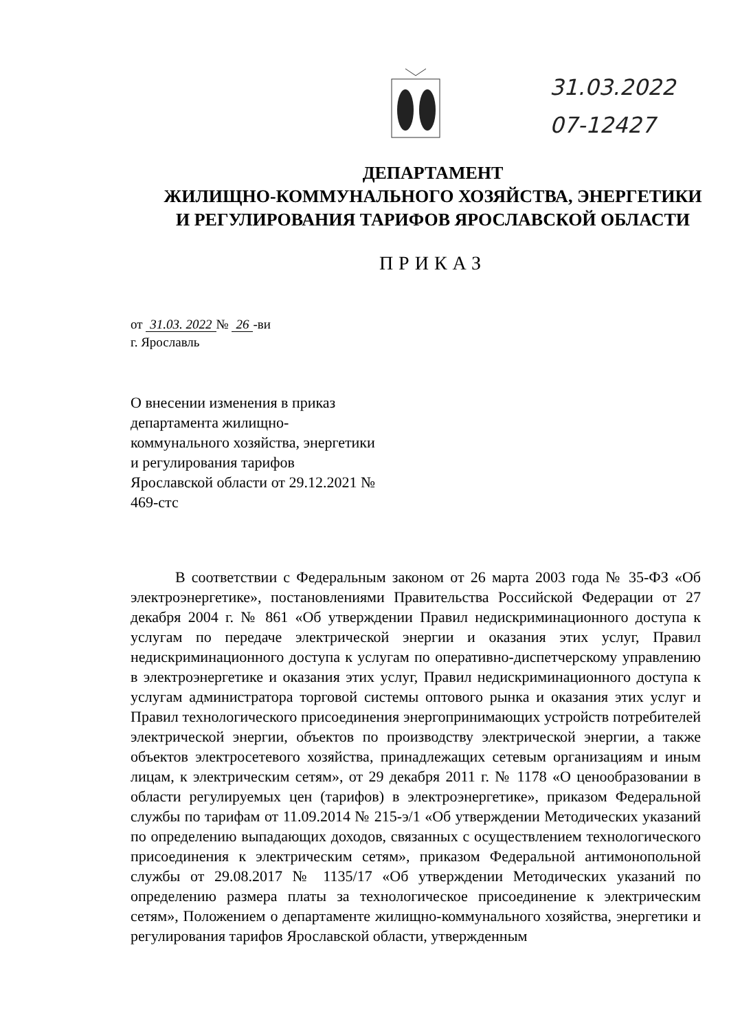31.03.2022
07-12427
ДЕПАРТАМЕНТ
ЖИЛИЩНО-КОММУНАЛЬНОГО ХОЗЯЙСТВА, ЭНЕРГЕТИКИ
И РЕГУЛИРОВАНИЯ ТАРИФОВ ЯРОСЛАВСКОЙ ОБЛАСТИ
ПРИКАЗ
от 31.03. 2022 № 26 -ви
г. Ярославль
О внесении изменения в приказ департамента жилищно-коммунального хозяйства, энергетики и регулирования тарифов Ярославской области от 29.12.2021 № 469-стс
В соответствии с Федеральным законом от 26 марта 2003 года № 35-ФЗ «Об электроэнергетике», постановлениями Правительства Российской Федерации от 27 декабря 2004 г. № 861 «Об утверждении Правил недискриминационного доступа к услугам по передаче электрической энергии и оказания этих услуг, Правил недискриминационного доступа к услугам по оперативно-диспетчерскому управлению в электроэнергетике и оказания этих услуг, Правил недискриминационного доступа к услугам администратора торговой системы оптового рынка и оказания этих услуг и Правил технологического присоединения энергопринимающих устройств потребителей электрической энергии, объектов по производству электрической энергии, а также объектов электросетевого хозяйства, принадлежащих сетевым организациям и иным лицам, к электрическим сетям», от 29 декабря 2011 г. № 1178 «О ценообразовании в области регулируемых цен (тарифов) в электроэнергетике», приказом Федеральной службы по тарифам от 11.09.2014 № 215-э/1 «Об утверждении Методических указаний по определению выпадающих доходов, связанных с осуществлением технологического присоединения к электрическим сетям», приказом Федеральной антимонопольной службы от 29.08.2017 № 1135/17 «Об утверждении Методических указаний по определению размера платы за технологическое присоединение к электрическим сетям», Положением о департаменте жилищно-коммунального хозяйства, энергетики и регулирования тарифов Ярославской области, утвержденным